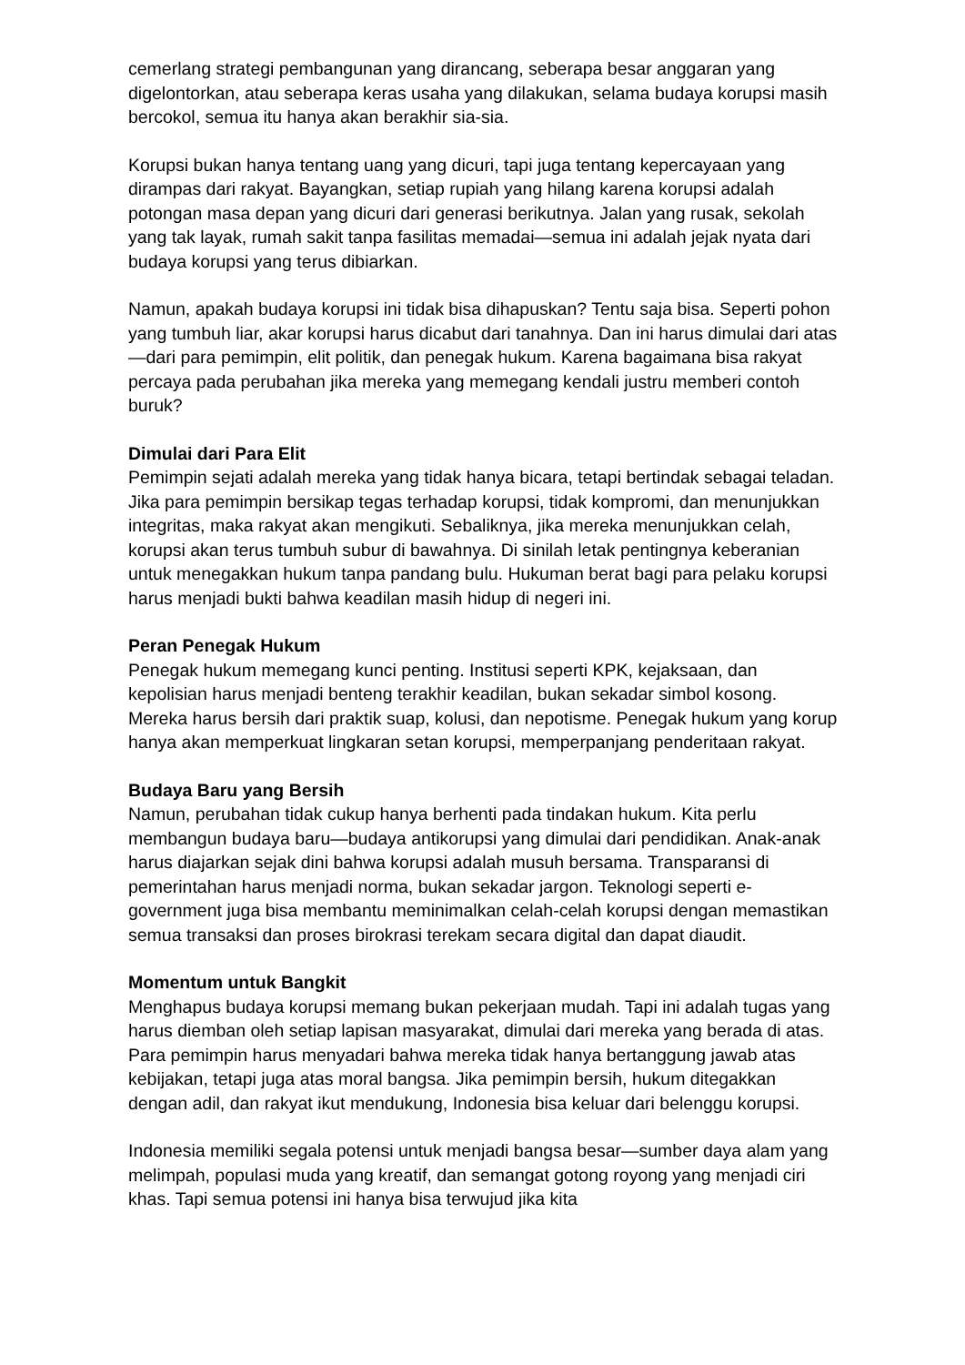cemerlang strategi pembangunan yang dirancang, seberapa besar anggaran yang digelontorkan, atau seberapa keras usaha yang dilakukan, selama budaya korupsi masih bercokol, semua itu hanya akan berakhir sia-sia.
Korupsi bukan hanya tentang uang yang dicuri, tapi juga tentang kepercayaan yang dirampas dari rakyat. Bayangkan, setiap rupiah yang hilang karena korupsi adalah potongan masa depan yang dicuri dari generasi berikutnya. Jalan yang rusak, sekolah yang tak layak, rumah sakit tanpa fasilitas memadai—semua ini adalah jejak nyata dari budaya korupsi yang terus dibiarkan.
Namun, apakah budaya korupsi ini tidak bisa dihapuskan? Tentu saja bisa. Seperti pohon yang tumbuh liar, akar korupsi harus dicabut dari tanahnya. Dan ini harus dimulai dari atas—dari para pemimpin, elit politik, dan penegak hukum. Karena bagaimana bisa rakyat percaya pada perubahan jika mereka yang memegang kendali justru memberi contoh buruk?
Dimulai dari Para Elit
Pemimpin sejati adalah mereka yang tidak hanya bicara, tetapi bertindak sebagai teladan. Jika para pemimpin bersikap tegas terhadap korupsi, tidak kompromi, dan menunjukkan integritas, maka rakyat akan mengikuti. Sebaliknya, jika mereka menunjukkan celah, korupsi akan terus tumbuh subur di bawahnya. Di sinilah letak pentingnya keberanian untuk menegakkan hukum tanpa pandang bulu. Hukuman berat bagi para pelaku korupsi harus menjadi bukti bahwa keadilan masih hidup di negeri ini.
Peran Penegak Hukum
Penegak hukum memegang kunci penting. Institusi seperti KPK, kejaksaan, dan kepolisian harus menjadi benteng terakhir keadilan, bukan sekadar simbol kosong. Mereka harus bersih dari praktik suap, kolusi, dan nepotisme. Penegak hukum yang korup hanya akan memperkuat lingkaran setan korupsi, memperpanjang penderitaan rakyat.
Budaya Baru yang Bersih
Namun, perubahan tidak cukup hanya berhenti pada tindakan hukum. Kita perlu membangun budaya baru—budaya antikorupsi yang dimulai dari pendidikan. Anak-anak harus diajarkan sejak dini bahwa korupsi adalah musuh bersama. Transparansi di pemerintahan harus menjadi norma, bukan sekadar jargon. Teknologi seperti e-government juga bisa membantu meminimalkan celah-celah korupsi dengan memastikan semua transaksi dan proses birokrasi terekam secara digital dan dapat diaudit.
Momentum untuk Bangkit
Menghapus budaya korupsi memang bukan pekerjaan mudah. Tapi ini adalah tugas yang harus diemban oleh setiap lapisan masyarakat, dimulai dari mereka yang berada di atas. Para pemimpin harus menyadari bahwa mereka tidak hanya bertanggung jawab atas kebijakan, tetapi juga atas moral bangsa. Jika pemimpin bersih, hukum ditegakkan dengan adil, dan rakyat ikut mendukung, Indonesia bisa keluar dari belenggu korupsi.
Indonesia memiliki segala potensi untuk menjadi bangsa besar—sumber daya alam yang melimpah, populasi muda yang kreatif, dan semangat gotong royong yang menjadi ciri khas. Tapi semua potensi ini hanya bisa terwujud jika kita